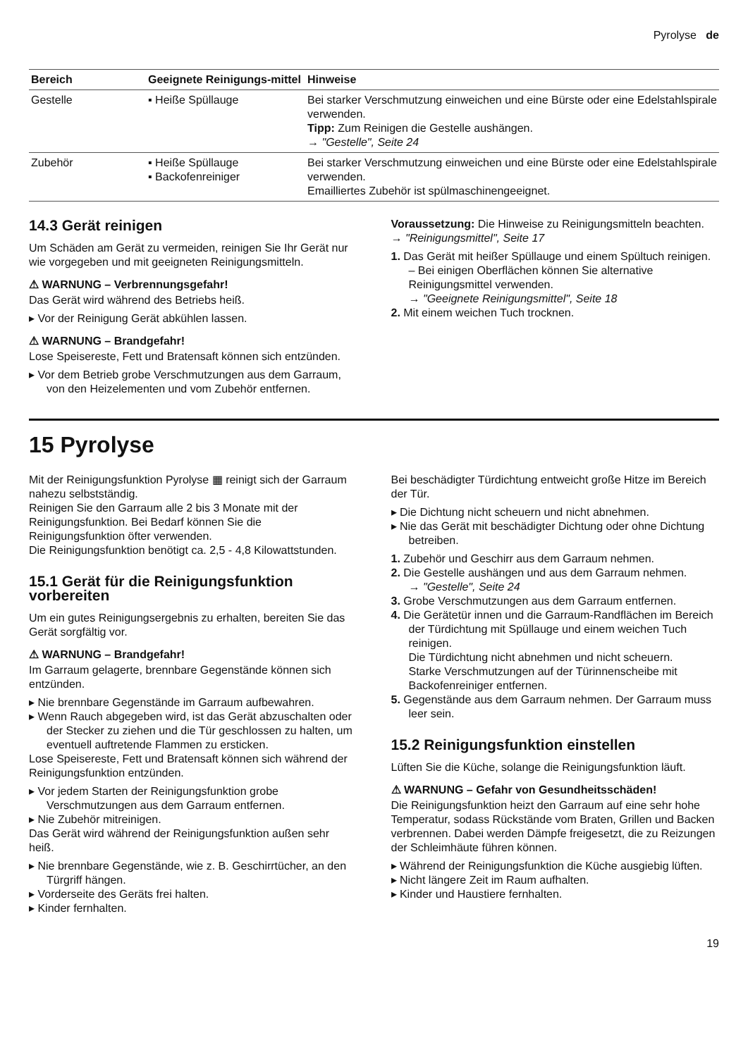Pyrolyse de
| Bereich | Geeignete Reinigungs-mittel | Hinweise |
| --- | --- | --- |
| Gestelle | ▪ Heiße Spüllauge | Bei starker Verschmutzung einweichen und eine Bürste oder eine Edelstahlspirale verwenden. Tipp: Zum Reinigen die Gestelle aushängen. → "Gestelle", Seite 24 |
| Zubehör | ▪ Heiße Spüllauge ▪ Backofenreiniger | Bei starker Verschmutzung einweichen und eine Bürste oder eine Edelstahlspirale verwenden. Emailliertes Zubehör ist spülmaschinengeeignet. |
14.3 Gerät reinigen
Um Schäden am Gerät zu vermeiden, reinigen Sie Ihr Gerät nur wie vorgegeben und mit geeigneten Reinigungsmitteln.
⚠ WARNUNG – Verbrennungsgefahr!
Das Gerät wird während des Betriebs heiß.
▸ Vor der Reinigung Gerät abkühlen lassen.
⚠ WARNUNG – Brandgefahr!
Lose Speisereste, Fett und Bratensaft können sich entzünden.
▸ Vor dem Betrieb grobe Verschmutzungen aus dem Garraum, von den Heizelementen und vom Zubehör entfernen.
Voraussetzung: Die Hinweise zu Reinigungsmitteln beachten.
→ "Reinigungsmittel", Seite 17
1. Das Gerät mit heißer Spüllauge und einem Spültuch reinigen.
– Bei einigen Oberflächen können Sie alternative Reinigungsmittel verwenden.
→ "Geeignete Reinigungsmittel", Seite 18
2. Mit einem weichen Tuch trocknen.
15 Pyrolyse
Mit der Reinigungsfunktion Pyrolyse ▦ reinigt sich der Garraum nahezu selbstständig.
Reinigen Sie den Garraum alle 2 bis 3 Monate mit der Reinigungsfunktion. Bei Bedarf können Sie die Reinigungsfunktion öfter verwenden.
Die Reinigungsfunktion benötigt ca. 2,5 - 4,8 Kilowattstunden.
15.1 Gerät für die Reinigungsfunktion vorbereiten
Um ein gutes Reinigungsergebnis zu erhalten, bereiten Sie das Gerät sorgfältig vor.
⚠ WARNUNG – Brandgefahr!
Im Garraum gelagerte, brennbare Gegenstände können sich entzünden.
▸ Nie brennbare Gegenstände im Garraum aufbewahren.
▸ Wenn Rauch abgegeben wird, ist das Gerät abzuschalten oder der Stecker zu ziehen und die Tür geschlossen zu halten, um eventuell auftretende Flammen zu ersticken.
Lose Speisereste, Fett und Bratensaft können sich während der Reinigungsfunktion entzünden.
▸ Vor jedem Starten der Reinigungsfunktion grobe Verschmutzungen aus dem Garraum entfernen.
▸ Nie Zubehör mitreinigen.
Das Gerät wird während der Reinigungsfunktion außen sehr heiß.
▸ Nie brennbare Gegenstände, wie z. B. Geschirrtücher, an den Türgriff hängen.
▸ Vorderseite des Geräts frei halten.
▸ Kinder fernhalten.
Bei beschädigter Türdichtung entweicht große Hitze im Bereich der Tür.
▸ Die Dichtung nicht scheuern und nicht abnehmen.
▸ Nie das Gerät mit beschädigter Dichtung oder ohne Dichtung betreiben.
1. Zubehör und Geschirr aus dem Garraum nehmen.
2. Die Gestelle aushängen und aus dem Garraum nehmen.
→ "Gestelle", Seite 24
3. Grobe Verschmutzungen aus dem Garraum entfernen.
4. Die Gerätetür innen und die Garraum-Randflächen im Bereich der Türdichtung mit Spüllauge und einem weichen Tuch reinigen.
Die Türdichtung nicht abnehmen und nicht scheuern.
Starke Verschmutzungen auf der Türinnenscheibe mit Backofenreiniger entfernen.
5. Gegenstände aus dem Garraum nehmen. Der Garraum muss leer sein.
15.2 Reinigungsfunktion einstellen
Lüften Sie die Küche, solange die Reinigungsfunktion läuft.
⚠ WARNUNG – Gefahr von Gesundheitsschäden!
Die Reinigungsfunktion heizt den Garraum auf eine sehr hohe Temperatur, sodass Rückstände vom Braten, Grillen und Backen verbrennen. Dabei werden Dämpfe freigesetzt, die zu Reizungen der Schleimhäute führen können.
▸ Während der Reinigungsfunktion die Küche ausgiebig lüften.
▸ Nicht längere Zeit im Raum aufhalten.
▸ Kinder und Haustiere fernhalten.
19